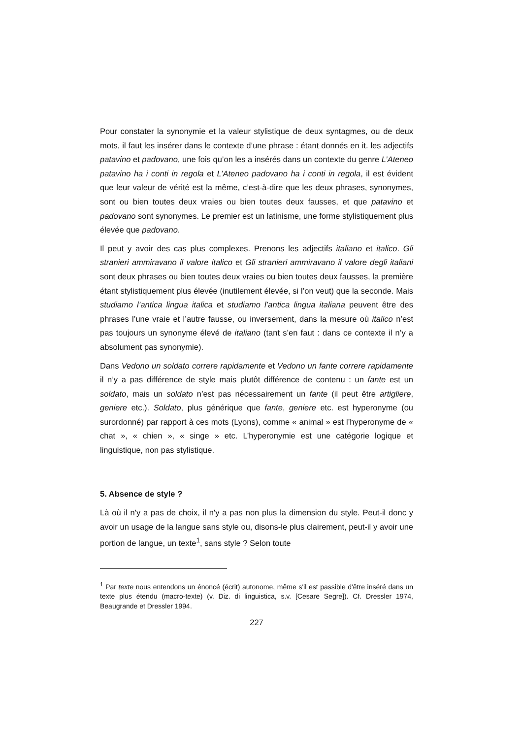Pour constater la synonymie et la valeur stylistique de deux syntagmes, ou de deux mots, il faut les insérer dans le contexte d’une phrase : étant donnés en it. les adjectifs patavino et padovano, une fois qu’on les a insérés dans un contexte du genre L’Ateneo patavino ha i conti in regola et L’Ateneo padovano ha i conti in regola, il est évident que leur valeur de vérité est la même, c’est-à-dire que les deux phrases, synonymes, sont ou bien toutes deux vraies ou bien toutes deux fausses, et que patavino et padovano sont synonymes. Le premier est un latinisme, une forme stylistiquement plus élevée que padovano.
Il peut y avoir des cas plus complexes. Prenons les adjectifs italiano et italico. Gli stranieri ammiravano il valore italico et Gli stranieri ammiravano il valore degli italiani sont deux phrases ou bien toutes deux vraies ou bien toutes deux fausses, la première étant stylistiquement plus élevée (inutilement élevée, si l’on veut) que la seconde. Mais studiamo l’antica lingua italica et studiamo l’antica lingua italiana peuvent être des phrases l’une vraie et l’autre fausse, ou inversement, dans la mesure où italico n’est pas toujours un synonyme élevé de italiano (tant s’en faut : dans ce contexte il n’y a absolument pas synonymie).
Dans Vedono un soldato correre rapidamente et Vedono un fante correre rapidamente il n’y a pas différence de style mais plutôt différence de contenu : un fante est un soldato, mais un soldato n’est pas nécessairement un fante (il peut être artigliere, geniere etc.). Soldato, plus générique que fante, geniere etc. est hyperonyme (ou surordonné) par rapport à ces mots (Lyons), comme « animal » est l’hyperonyme de « chat », « chien », « singe » etc. L’hyperonymie est une catégorie logique et linguistique, non pas stylistique.
5. Absence de style ?
Là où il n'y a pas de choix, il n'y a pas non plus la dimension du style. Peut-il donc y avoir un usage de la langue sans style ou, disons-le plus clairement, peut-il y avoir une portion de langue, un texte<sup>1</sup>, sans style ? Selon toute
<sup>1</sup> Par texte nous entendons un énoncé (écrit) autonome, même s'il est passible d'être inséré dans un texte plus étendu (macro-texte) (v. Diz. di linguistica, s.v. [Cesare Segre]). Cf. Dressler 1974, Beaugrande et Dressler 1994.
227